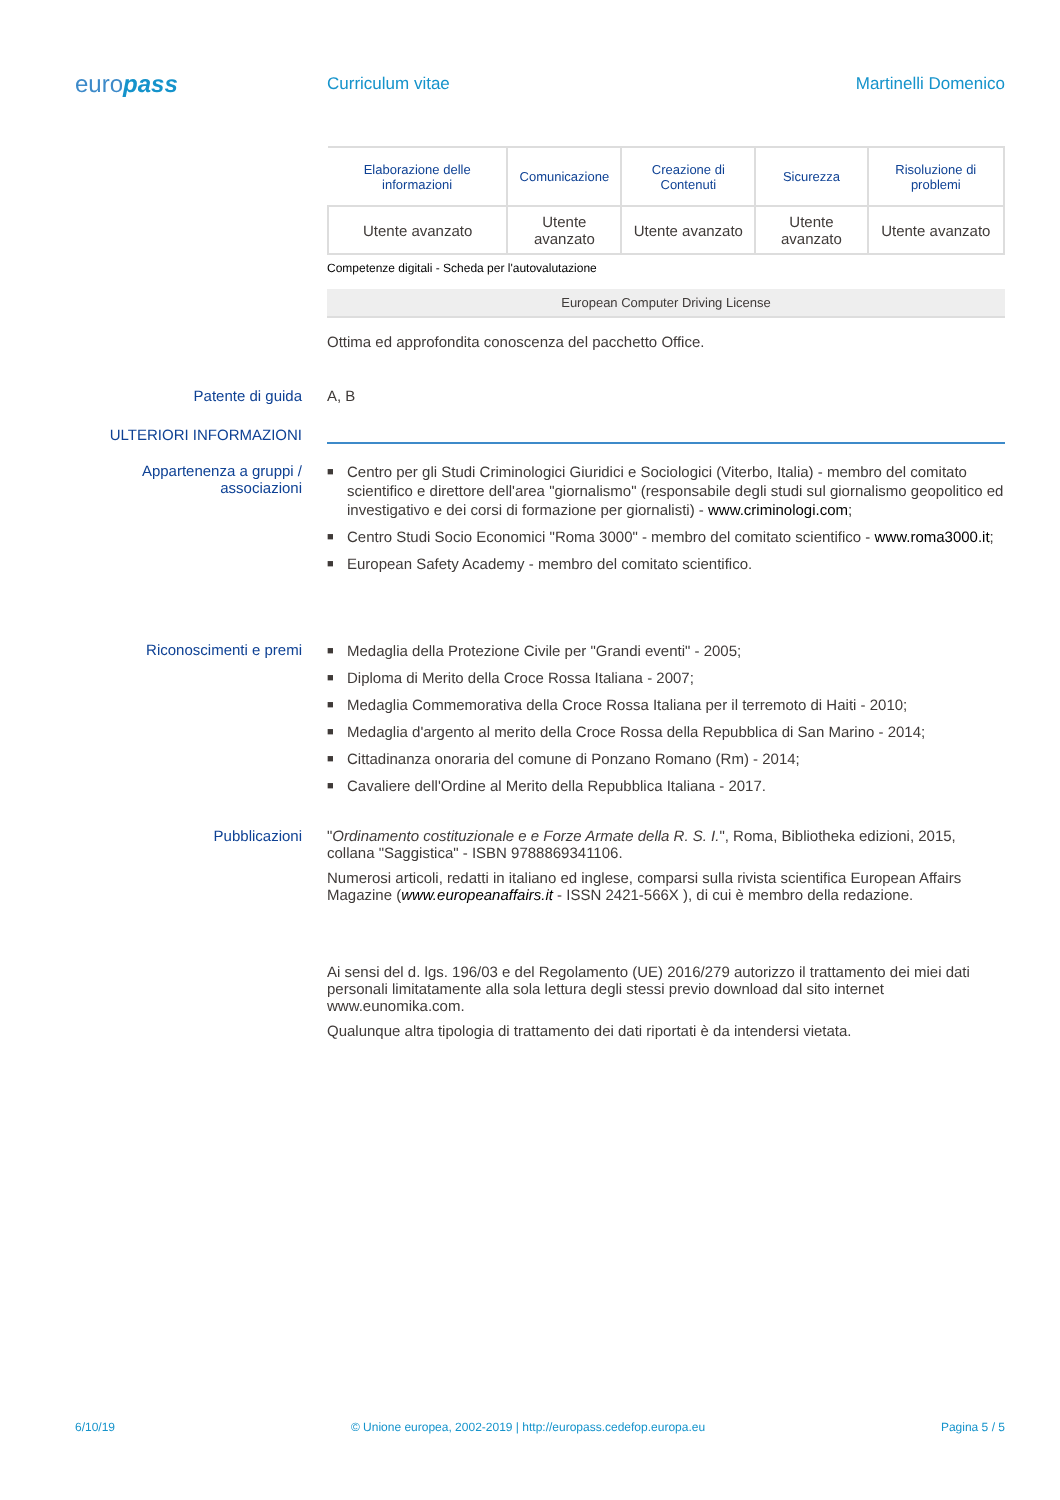europass
Curriculum vitae Martinelli Domenico
| Elaborazione delle informazioni | Comunicazione | Creazione di Contenuti | Sicurezza | Risoluzione di problemi |
| --- | --- | --- | --- | --- |
| Utente avanzato | Utente avanzato | Utente avanzato | Utente avanzato | Utente avanzato |
Competenze digitali - Scheda per l'autovalutazione
European Computer Driving License
Ottima ed approfondita conoscenza del pacchetto Office.
Patente di guida A, B
ULTERIORI INFORMAZIONI
Appartenenza a gruppi / associazioni
■ Centro per gli Studi Criminologici Giuridici e Sociologici (Viterbo, Italia) - membro del comitato scientifico e direttore dell'area "giornalismo" (responsabile degli studi sul giornalismo geopolitico ed investigativo e dei corsi di formazione per giornalisti) - www.criminologi.com;
■ Centro Studi Socio Economici "Roma 3000" - membro del comitato scientifico - www.roma3000.it;
■ European Safety Academy - membro del comitato scientifico.
Riconoscimenti e premi
■ Medaglia della Protezione Civile per "Grandi eventi" - 2005;
■ Diploma di Merito della Croce Rossa Italiana - 2007;
■ Medaglia Commemorativa della Croce Rossa Italiana per il terremoto di Haiti - 2010;
■ Medaglia d'argento al merito della Croce Rossa della Repubblica di San Marino - 2014;
■ Cittadinanza onoraria del comune di Ponzano Romano (Rm) - 2014;
■ Cavaliere dell'Ordine al Merito della Repubblica Italiana - 2017.
Pubblicazioni "Ordinamento costituzionale e e Forze Armate della R. S. I.", Roma, Bibliotheka edizioni, 2015, collana "Saggistica" - ISBN 9788869341106.
Numerosi articoli, redatti in italiano ed inglese, comparsi sulla rivista scientifica European Affairs Magazine (www.europeanaffairs.it - ISSN 2421-566X ), di cui è membro della redazione.
Ai sensi del d. lgs. 196/03 e del Regolamento (UE) 2016/279 autorizzo il trattamento dei miei dati personali limitatamente alla sola lettura degli stessi previo download dal sito internet www.eunomika.com.
Qualunque altra tipologia di trattamento dei dati riportati è da intendersi vietata.
6/10/19 © Unione europea, 2002-2019 | http://europass.cedefop.europa.eu Pagina 5 / 5